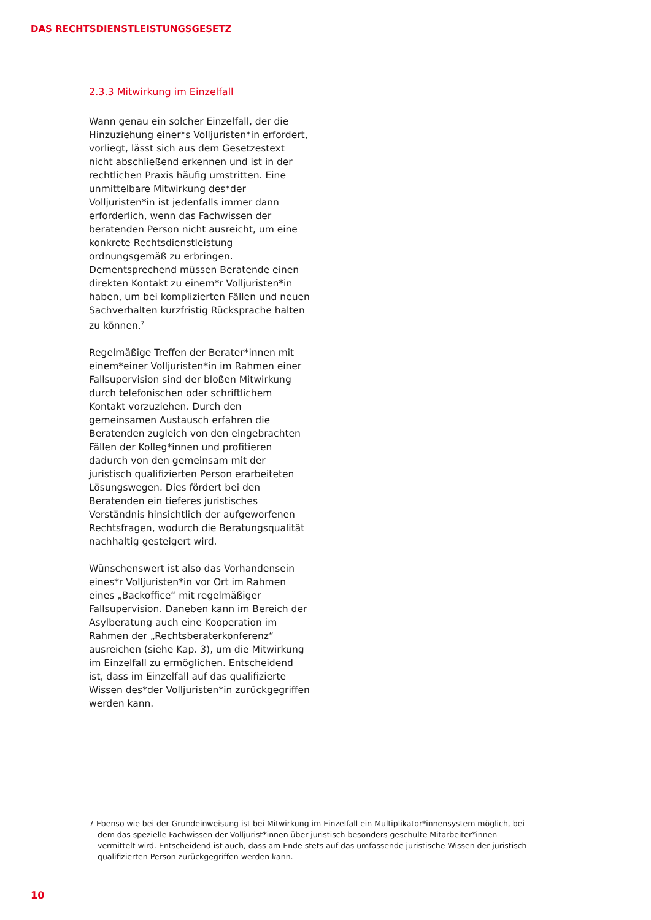DAS RECHTSDIENSTLEISTUNGSGESETZ
2.3.3 Mitwirkung im Einzelfall
Wann genau ein solcher Einzelfall, der die Hinzuziehung einer*s Volljuristen*in erfordert, vorliegt, lässt sich aus dem Gesetzestext nicht abschließend erkennen und ist in der rechtlichen Praxis häufig umstritten. Eine unmittelbare Mitwirkung des*der Volljuristen*in ist jedenfalls immer dann erforderlich, wenn das Fachwissen der beratenden Person nicht ausreicht, um eine konkrete Rechtsdienstleistung ordnungsgemäß zu erbringen. Dementsprechend müssen Beratende einen direkten Kontakt zu einem*r Volljuristen*in haben, um bei komplizierten Fällen und neuen Sachverhalten kurzfristig Rücksprache halten zu können.<sup>7</sup>
Regelmäßige Treffen der Berater*innen mit einem*einer Volljuristen*in im Rahmen einer Fallsupervision sind der bloßen Mitwirkung durch telefonischen oder schriftlichem Kontakt vorzuziehen. Durch den gemeinsamen Austausch erfahren die Beratenden zugleich von den eingebrachten Fällen der Kolleg*innen und profitieren dadurch von den gemeinsam mit der juristisch qualifizierten Person erarbeiteten Lösungswegen. Dies fördert bei den Beratenden ein tieferes juristisches Verständnis hinsichtlich der aufgeworfenen Rechtsfragen, wodurch die Beratungsqualität nachhaltig gesteigert wird.
Wünschenswert ist also das Vorhandensein eines*r Volljuristen*in vor Ort im Rahmen eines „Backoffice“ mit regelmäßiger Fallsupervision. Daneben kann im Bereich der Asylberatung auch eine Kooperation im Rahmen der „Rechtsberaterkonferenz“ ausreichen (siehe Kap. 3), um die Mitwirkung im Einzelfall zu ermöglichen. Entscheidend ist, dass im Einzelfall auf das qualifizierte Wissen des*der Volljuristen*in zurückgegriffen werden kann.
7 Ebenso wie bei der Grundeinweisung ist bei Mitwirkung im Einzelfall ein Multiplikator*innensystem möglich, bei dem das spezielle Fachwissen der Volljurist*innen über juristisch besonders geschulte Mitarbeiter*innen vermittelt wird. Entscheidend ist auch, dass am Ende stets auf das umfassende juristische Wissen der juristisch qualifizierten Person zurückgegriffen werden kann.
10